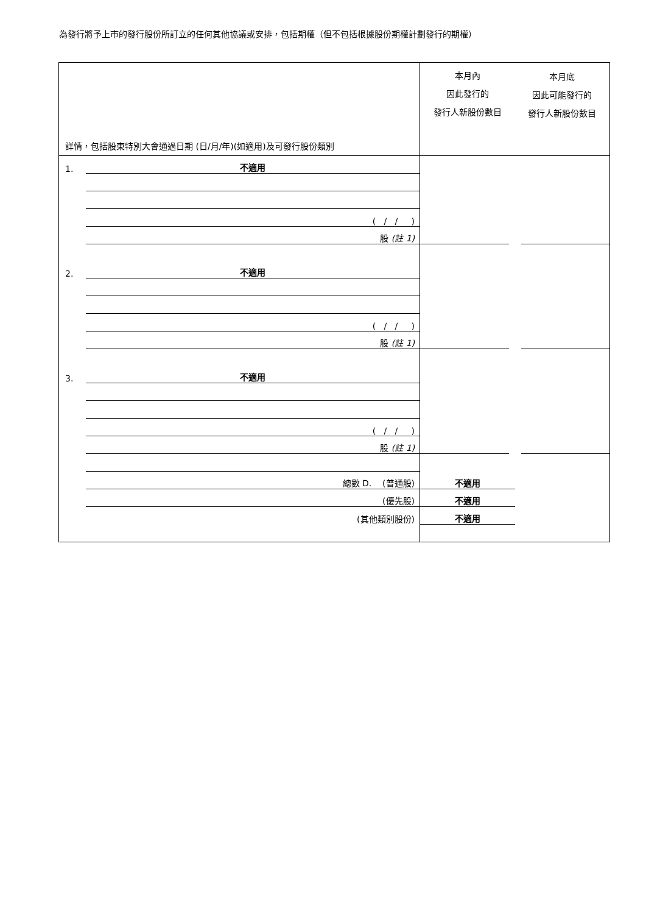為發行將予上市的發行股份所訂立的任何其他協議或安排，包括期權（但不包括根據股份期權計劃發行的期權）
| 詳情，包括股東特別大會通過日期 (日/月/年)(如適用)及可發行股份類別 | | 本月內 因此發行的 發行人新股份數目 | 本月底 因此可能發行的 發行人新股份數目 |
| 1. | 不適用 | | |
| | ( / / ) | | |
| | 股 (註 1) | | |
| 2. | 不適用 | | |
| | ( / / ) | | |
| | 股 (註 1) | | |
| 3. | 不適用 | | |
| | ( / / ) | | |
| | 股 (註 1) | | |
| | 總數 D. (普通股) | 不適用 | |
| | (優先股) | 不適用 | |
| | (其他類別股份) | 不適用 | |